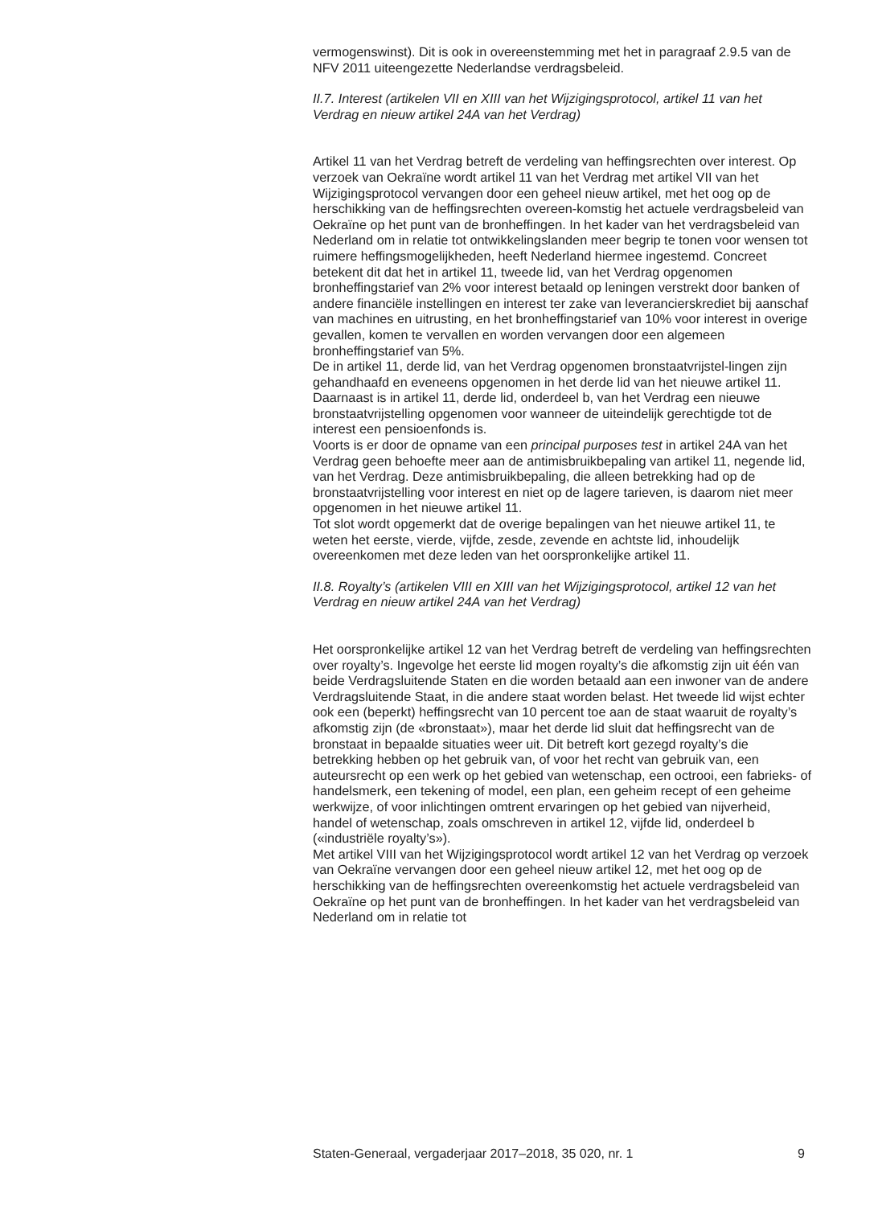vermogenswinst). Dit is ook in overeenstemming met het in paragraaf 2.9.5 van de NFV 2011 uiteengezette Nederlandse verdragsbeleid.
II.7. Interest (artikelen VII en XIII van het Wijzigingsprotocol, artikel 11 van het Verdrag en nieuw artikel 24A van het Verdrag)
Artikel 11 van het Verdrag betreft de verdeling van heffingsrechten over interest. Op verzoek van Oekraïne wordt artikel 11 van het Verdrag met artikel VII van het Wijzigingsprotocol vervangen door een geheel nieuw artikel, met het oog op de herschikking van de heffingsrechten overeen-komstig het actuele verdragsbeleid van Oekraïne op het punt van de bronheffingen. In het kader van het verdragsbeleid van Nederland om in relatie tot ontwikkelingslanden meer begrip te tonen voor wensen tot ruimere heffingsmogelijkheden, heeft Nederland hiermee ingestemd. Concreet betekent dit dat het in artikel 11, tweede lid, van het Verdrag opgenomen bronheffingstarief van 2% voor interest betaald op leningen verstrekt door banken of andere financiële instellingen en interest ter zake van leverancierskrediet bij aanschaf van machines en uitrusting, en het bronheffingstarief van 10% voor interest in overige gevallen, komen te vervallen en worden vervangen door een algemeen bronheffingstarief van 5%.
De in artikel 11, derde lid, van het Verdrag opgenomen bronstaatvrijstel-lingen zijn gehandhaafd en eveneens opgenomen in het derde lid van het nieuwe artikel 11. Daarnaast is in artikel 11, derde lid, onderdeel b, van het Verdrag een nieuwe bronstaatvrijstelling opgenomen voor wanneer de uiteindelijk gerechtigde tot de interest een pensioenfonds is.
Voorts is er door de opname van een principal purposes test in artikel 24A van het Verdrag geen behoefte meer aan de antimisbruikbepaling van artikel 11, negende lid, van het Verdrag. Deze antimisbruikbepaling, die alleen betrekking had op de bronstaatvrijstelling voor interest en niet op de lagere tarieven, is daarom niet meer opgenomen in het nieuwe artikel 11.
Tot slot wordt opgemerkt dat de overige bepalingen van het nieuwe artikel 11, te weten het eerste, vierde, vijfde, zesde, zevende en achtste lid, inhoudelijk overeenkomen met deze leden van het oorspronkelijke artikel 11.
II.8. Royalty’s (artikelen VIII en XIII van het Wijzigingsprotocol, artikel 12 van het Verdrag en nieuw artikel 24A van het Verdrag)
Het oorspronkelijke artikel 12 van het Verdrag betreft de verdeling van heffingsrechten over royalty’s. Ingevolge het eerste lid mogen royalty’s die afkomstig zijn uit één van beide Verdragsluitende Staten en die worden betaald aan een inwoner van de andere Verdragsluitende Staat, in die andere staat worden belast. Het tweede lid wijst echter ook een (beperkt) heffingsrecht van 10 percent toe aan de staat waaruit de royalty’s afkomstig zijn (de «bronstaat»), maar het derde lid sluit dat heffingsrecht van de bronstaat in bepaalde situaties weer uit. Dit betreft kort gezegd royalty’s die betrekking hebben op het gebruik van, of voor het recht van gebruik van, een auteursrecht op een werk op het gebied van wetenschap, een octrooi, een fabrieks- of handelsmerk, een tekening of model, een plan, een geheim recept of een geheime werkwijze, of voor inlichtingen omtrent ervaringen op het gebied van nijverheid, handel of wetenschap, zoals omschreven in artikel 12, vijfde lid, onderdeel b («industriële royalty’s»).
Met artikel VIII van het Wijzigingsprotocol wordt artikel 12 van het Verdrag op verzoek van Oekraïne vervangen door een geheel nieuw artikel 12, met het oog op de herschikking van de heffingsrechten overeenkomstig het actuele verdragsbeleid van Oekraïne op het punt van de bronheffingen. In het kader van het verdragsbeleid van Nederland om in relatie tot
Staten-Generaal, vergaderjaar 2017–2018, 35 020, nr. 1 9